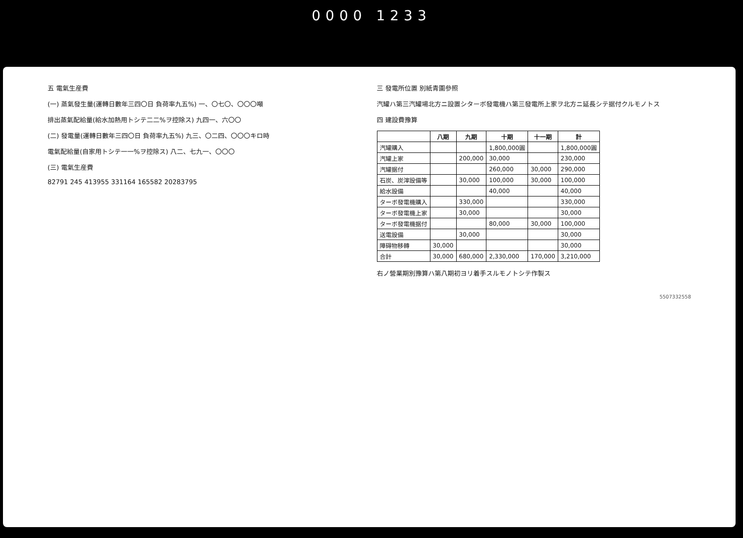0000 1233
三 發電所位置 別紙青圖參照
汽罐ハ第三汽罐場北方ニ設置シターボ發電機ハ第三發電所上家ヲ北方ニ延長シテ据付クルモノトス
四 建設費豫算
| | 八期 | 九期 | 十期 | 十一期 | 計 |
| --- | --- | --- | --- | --- | --- |
| 汽罐購入 | | | 1,800,000圓 | | 1,800,000圓 |
| 汽罐上家 | | 200,000 | 30,000 | | 230,000 |
| 汽罐据付 | | | 260,000 | 30,000 | 290,000 |
| 石炭、炭滓設備等 | | 30,000 | 100,000 | 30,000 | 100,000 |
| 給水設備 | | | 40,000 | | 40,000 |
| ターボ發電機購入 | | 330,000 | | | 330,000 |
| ターボ發電機上家 | | 30,000 | | | 30,000 |
| ターボ發電機据付 | | | 80,000 | 30,000 | 100,000 |
| 送電設備 | | 30,000 | | | 30,000 |
| 障碍物移轉 | 30,000 | | | | 30,000 |
| 合計 | 30,000 | 680,000 | 2,330,000 | 170,000 | 3,210,000 |
右ノ營業期別豫算ハ第八期初ヨリ着手スルモノトシテ作製ス
五 電氣生産費
(一) 蒸氣發生量(運轉日數年三四〇日 負荷率九五%) 一、〇七〇、〇〇〇噸
排出蒸氣配給量(給水加熱用トシテ二二%ヲ控除ス) 九四一、六〇〇
(二) 發電量(運轉日數年三四〇日 負荷率九五%) 九三、〇二四、〇〇〇キロ時
電氣配給量(自家用トシテ一一%ヲ控除ス) 八二、七九一、〇〇〇
(三) 電氣生産費
82791 245 413955 331164 165582 20283795
5507332558